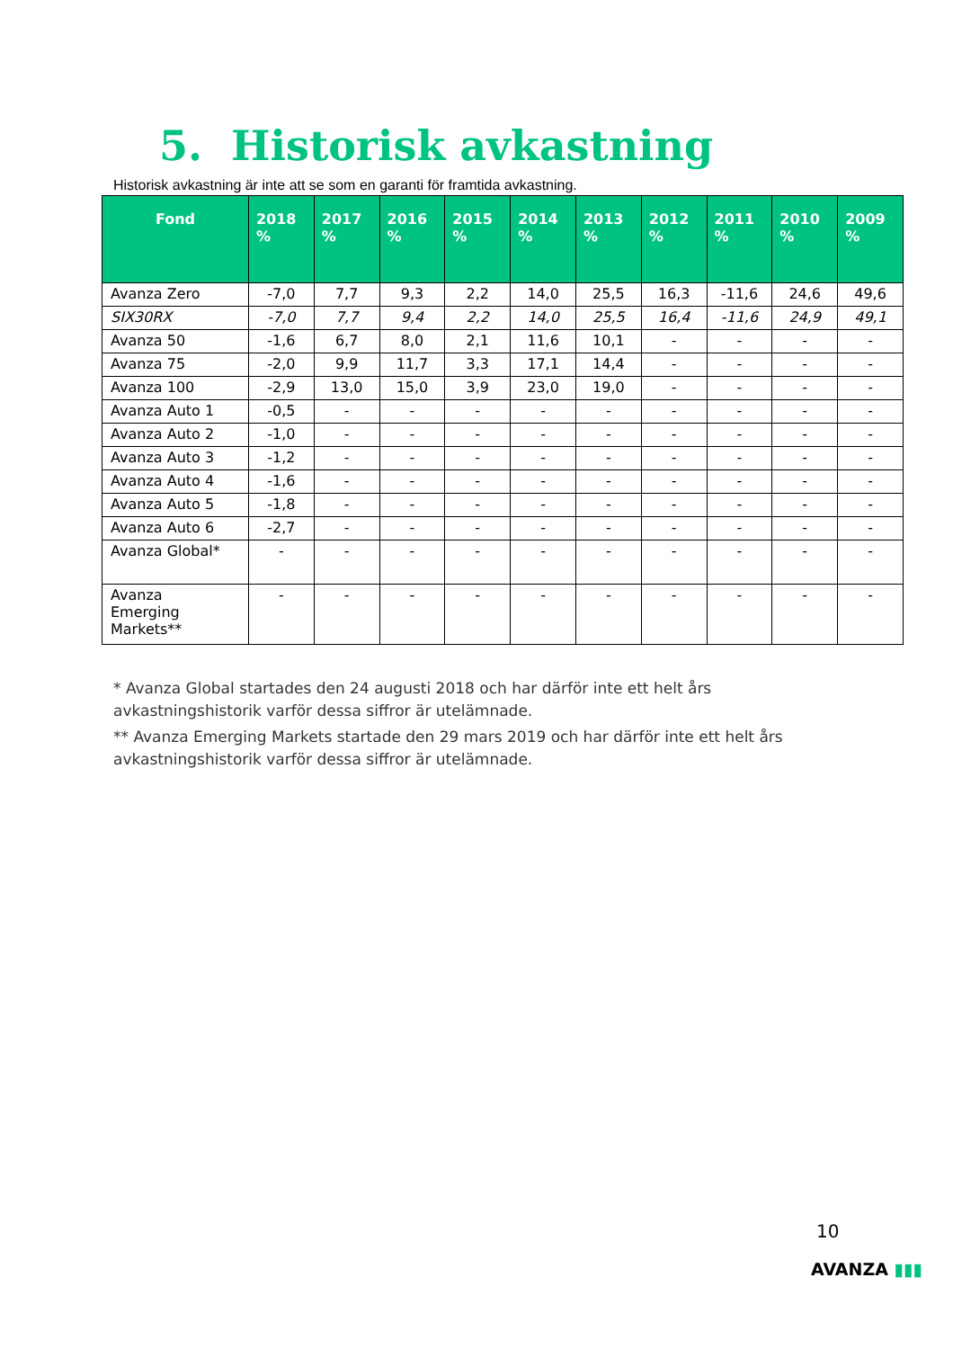5. Historisk avkastning
Historisk avkastning är inte att se som en garanti för framtida avkastning.
| Fond | 2018 % | 2017 % | 2016 % | 2015 % | 2014 % | 2013 % | 2012 % | 2011 % | 2010 % | 2009 % |
| --- | --- | --- | --- | --- | --- | --- | --- | --- | --- | --- |
| Avanza Zero | -7,0 | 7,7 | 9,3 | 2,2 | 14,0 | 25,5 | 16,3 | -11,6 | 24,6 | 49,6 |
| SIX30RX | -7,0 | 7,7 | 9,4 | 2,2 | 14,0 | 25,5 | 16,4 | -11,6 | 24,9 | 49,1 |
| Avanza 50 | -1,6 | 6,7 | 8,0 | 2,1 | 11,6 | 10,1 | - | - | - | - |
| Avanza 75 | -2,0 | 9,9 | 11,7 | 3,3 | 17,1 | 14,4 | - | - | - | - |
| Avanza 100 | -2,9 | 13,0 | 15,0 | 3,9 | 23,0 | 19,0 | - | - | - | - |
| Avanza Auto 1 | -0,5 | - | - | - | - | - | - | - | - | - |
| Avanza Auto 2 | -1,0 | - | - | - | - | - | - | - | - | - |
| Avanza Auto 3 | -1,2 | - | - | - | - | - | - | - | - | - |
| Avanza Auto 4 | -1,6 | - | - | - | - | - | - | - | - | - |
| Avanza Auto 5 | -1,8 | - | - | - | - | - | - | - | - | - |
| Avanza Auto 6 | -2,7 | - | - | - | - | - | - | - | - | - |
| Avanza Global* | - | - | - | - | - | - | - | - | - | - |
| Avanza Emerging Markets** | - | - | - | - | - | - | - | - | - | - |
* Avanza Global startades den 24 augusti 2018 och har därför inte ett helt års avkastningshistorik varför dessa siffror är utelämnade.
** Avanza Emerging Markets startade den 29 mars 2019 och har därför inte ett helt års avkastningshistorik varför dessa siffror är utelämnade.
10
AVANZA ▮▮▮